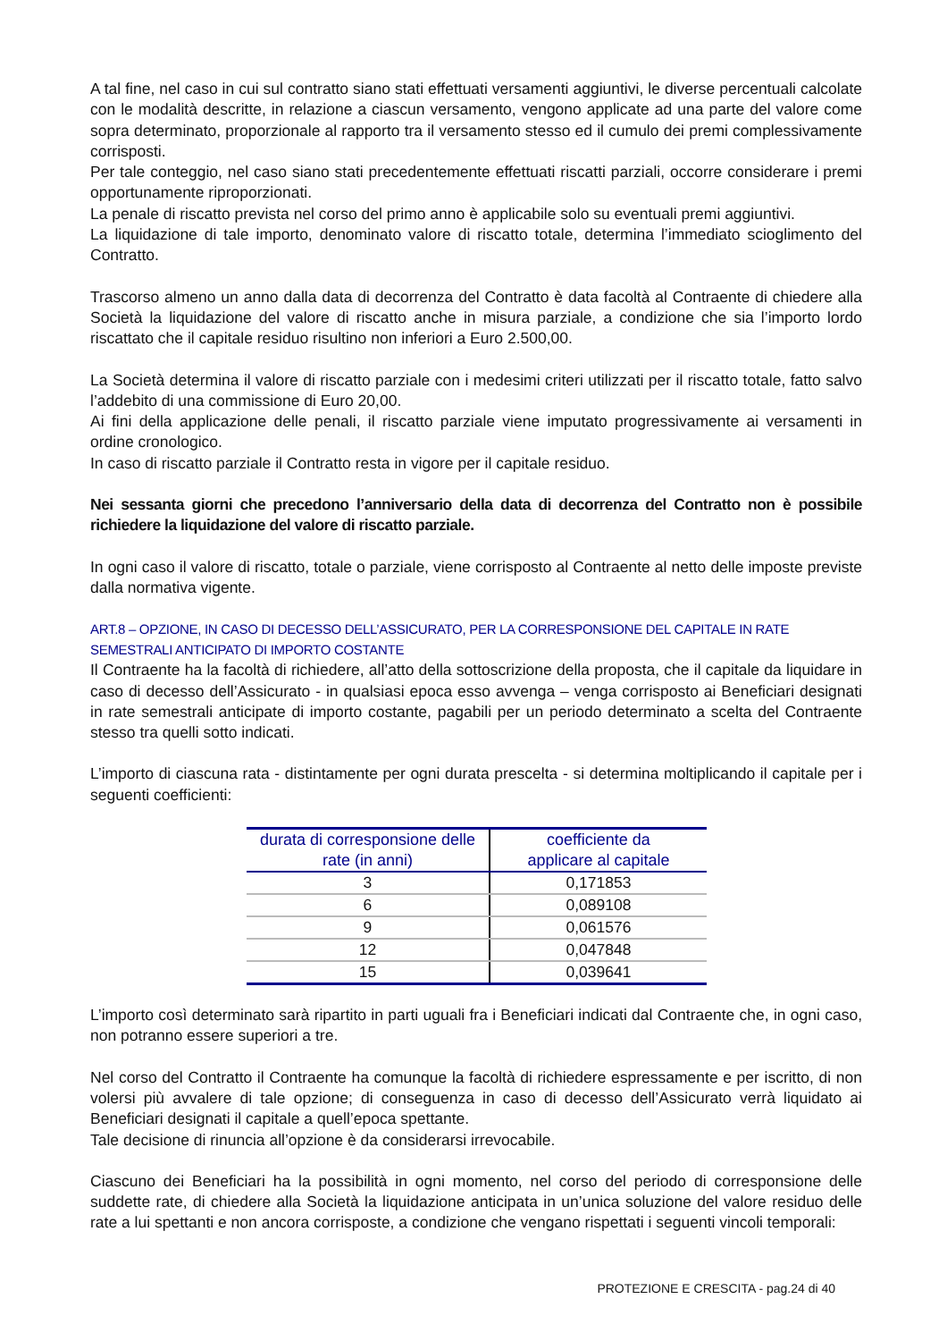A tal fine, nel caso in cui sul contratto siano stati effettuati versamenti aggiuntivi, le diverse percentuali calcolate con le modalità descritte, in relazione a ciascun versamento, vengono applicate ad una parte del valore come sopra determinato, proporzionale al rapporto tra il versamento stesso ed il cumulo dei premi complessivamente corrisposti.
Per tale conteggio, nel caso siano stati precedentemente effettuati riscatti parziali, occorre considerare i premi opportunamente riproporzionati.
La penale di riscatto prevista nel corso del primo anno è applicabile solo su eventuali premi aggiuntivi.
La liquidazione di tale importo, denominato valore di riscatto totale, determina l’immediato scioglimento del Contratto.
Trascorso almeno un anno dalla data di decorrenza del Contratto è data facoltà al Contraente di chiedere alla Società la liquidazione del valore di riscatto anche in misura parziale, a condizione che sia l’importo lordo riscattato che il capitale residuo risultino non inferiori a Euro 2.500,00.
La Società determina il valore di riscatto parziale con i medesimi criteri utilizzati per il riscatto totale, fatto salvo l’addebito di una commissione di Euro 20,00.
Ai fini della applicazione delle penali, il riscatto parziale viene imputato progressivamente ai versamenti in ordine cronologico.
In caso di riscatto parziale il Contratto resta in vigore per il capitale residuo.
Nei sessanta giorni che precedono l’anniversario della data di decorrenza del Contratto non è possibile richiedere la liquidazione del valore di riscatto parziale.
In ogni caso il valore di riscatto, totale o parziale, viene corrisposto al Contraente al netto delle imposte previste dalla normativa vigente.
ART.8 – OPZIONE, IN CASO DI DECESSO DELL’ASSICURATO, PER LA CORRESPONSIONE DEL CAPITALE IN RATE SEMESTRALI ANTICIPATO DI IMPORTO COSTANTE
Il Contraente ha la facoltà di richiedere, all’atto della sottoscrizione della proposta, che il capitale da liquidare in caso di decesso dell’Assicurato - in qualsiasi epoca esso avvenga – venga corrisposto ai Beneficiari designati in rate semestrali anticipate di importo costante, pagabili per un periodo determinato a scelta del Contraente stesso tra quelli sotto indicati.
L’importo di ciascuna rata - distintamente per ogni durata prescelta - si determina moltiplicando il capitale per i seguenti coefficienti:
| durata di corresponsione delle rate (in anni) | coefficiente da applicare al capitale |
| --- | --- |
| 3 | 0,171853 |
| 6 | 0,089108 |
| 9 | 0,061576 |
| 12 | 0,047848 |
| 15 | 0,039641 |
L’importo così determinato sarà ripartito in parti uguali fra i Beneficiari indicati dal Contraente che, in ogni caso, non potranno essere superiori a tre.
Nel corso del Contratto il Contraente ha comunque la facoltà di richiedere espressamente e per iscritto, di non volersi più avvalere di tale opzione; di conseguenza in caso di decesso dell’Assicurato verrà liquidato ai Beneficiari designati il capitale a quell’epoca spettante.
Tale decisione di rinuncia all’opzione è da considerarsi irrevocabile.
Ciascuno dei Beneficiari ha la possibilità in ogni momento, nel corso del periodo di corresponsione delle suddette rate, di chiedere alla Società la liquidazione anticipata in un’unica soluzione del valore residuo delle rate a lui spettanti e non ancora corrisposte, a condizione che vengano rispettati i seguenti vincoli temporali:
PROTEZIONE E CRESCITA - pag.24 di 40